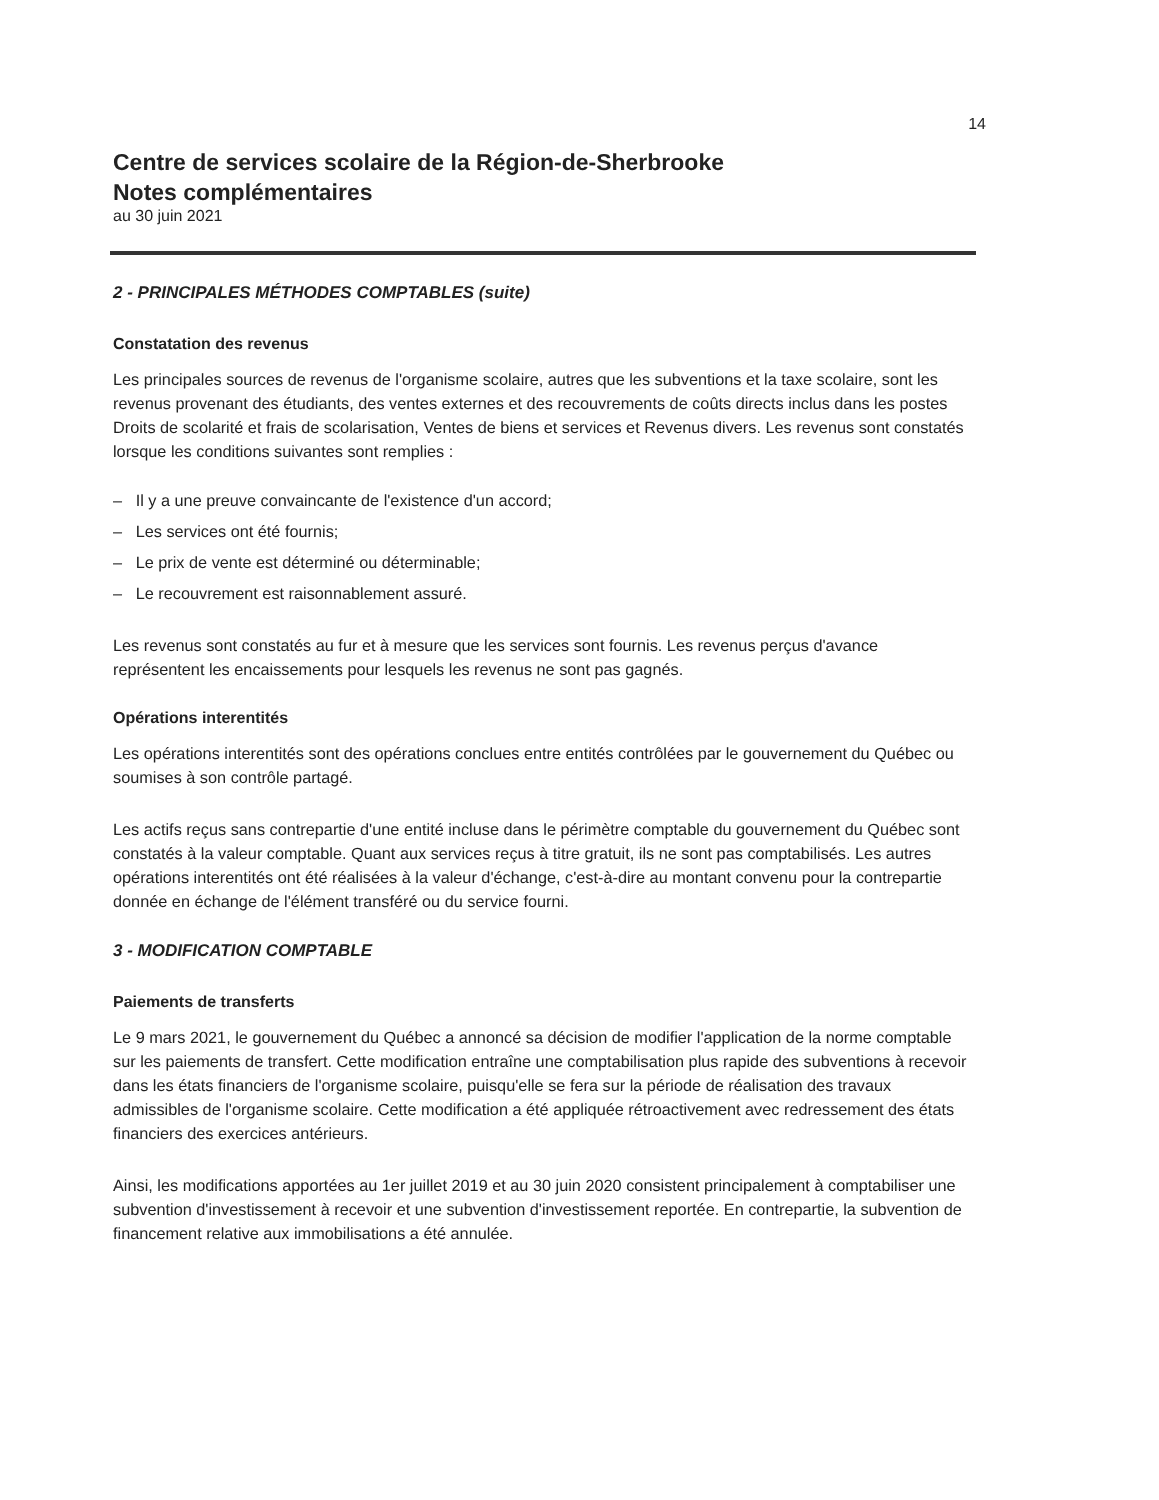14
Centre de services scolaire de la Région-de-Sherbrooke
Notes complémentaires
au 30 juin 2021
2 - PRINCIPALES MÉTHODES COMPTABLES (suite)
Constatation des revenus
Les principales sources de revenus de l'organisme scolaire, autres que les subventions et la taxe scolaire, sont les revenus provenant des étudiants, des ventes externes et des recouvrements de coûts directs inclus dans les postes Droits de scolarité et frais de scolarisation, Ventes de biens et services et Revenus divers. Les revenus sont constatés lorsque les conditions suivantes sont remplies :
– Il y a une preuve convaincante de l'existence d'un accord;
– Les services ont été fournis;
– Le prix de vente est déterminé ou déterminable;
– Le recouvrement est raisonnablement assuré.
Les revenus sont constatés au fur et à mesure que les services sont fournis. Les revenus perçus d'avance représentent les encaissements pour lesquels les revenus ne sont pas gagnés.
Opérations interentités
Les opérations interentités sont des opérations conclues entre entités contrôlées par le gouvernement du Québec ou soumises à son contrôle partagé.
Les actifs reçus sans contrepartie d'une entité incluse dans le périmètre comptable du gouvernement du Québec sont constatés à la valeur comptable. Quant aux services reçus à titre gratuit, ils ne sont pas comptabilisés. Les autres opérations interentités ont été réalisées à la valeur d'échange, c'est-à-dire au montant convenu pour la contrepartie donnée en échange de l'élément transféré ou du service fourni.
3 - MODIFICATION COMPTABLE
Paiements de transferts
Le 9 mars 2021, le gouvernement du Québec a annoncé sa décision de modifier l'application de la norme comptable sur les paiements de transfert. Cette modification entraîne une comptabilisation plus rapide des subventions à recevoir dans les états financiers de l'organisme scolaire, puisqu'elle se fera sur la période de réalisation des travaux admissibles de l'organisme scolaire. Cette modification a été appliquée rétroactivement avec redressement des états financiers des exercices antérieurs.
Ainsi, les modifications apportées au 1er juillet 2019 et au 30 juin 2020 consistent principalement à comptabiliser une subvention d'investissement à recevoir et une subvention d'investissement reportée. En contrepartie, la subvention de financement relative aux immobilisations a été annulée.